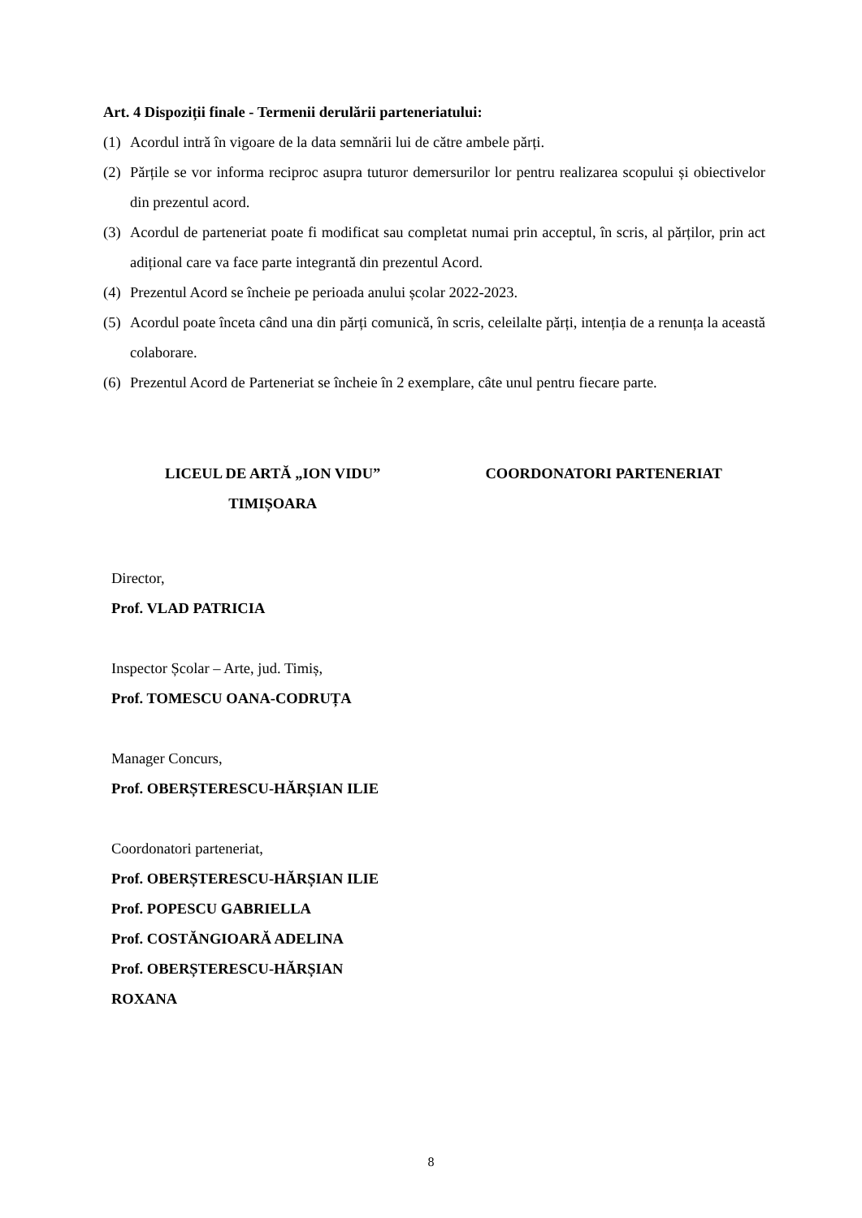Art. 4 Dispoziții finale - Termenii derulării parteneriatului:
(1) Acordul intră în vigoare de la data semnării lui de către ambele părți.
(2) Părțile se vor informa reciproc asupra tuturor demersurilor lor pentru realizarea scopului și obiectivelor din prezentul acord.
(3) Acordul de parteneriat poate fi modificat sau completat numai prin acceptul, în scris, al părților, prin act adițional care va face parte integrantă din prezentul Acord.
(4) Prezentul Acord se încheie pe perioada anului școlar 2022-2023.
(5) Acordul poate înceta când una din părți comunică, în scris, celeilalte părți, intenția de a renunța la această colaborare.
(6) Prezentul Acord de Parteneriat se încheie în 2 exemplare, câte unul pentru fiecare parte.
LICEUL DE ARTĂ „ION VIDU”
TIMIȘOARA
COORDONATORI PARTENERIAT
Director,
Prof. VLAD PATRICIA
Inspector Școlar – Arte, jud. Timiș,
Prof. TOMESCU OANA-CODRUȚA
Manager Concurs,
Prof. OBERȘTERESCU-HĂRȘIAN ILIE
Coordonatori parteneriat,
Prof. OBERȘTERESCU-HĂRȘIAN ILIE
Prof. POPESCU GABRIELLA
Prof. COSTĂNGIOARĂ ADELINA
Prof. OBERȘTERESCU-HĂRȘIAN
ROXANA
8